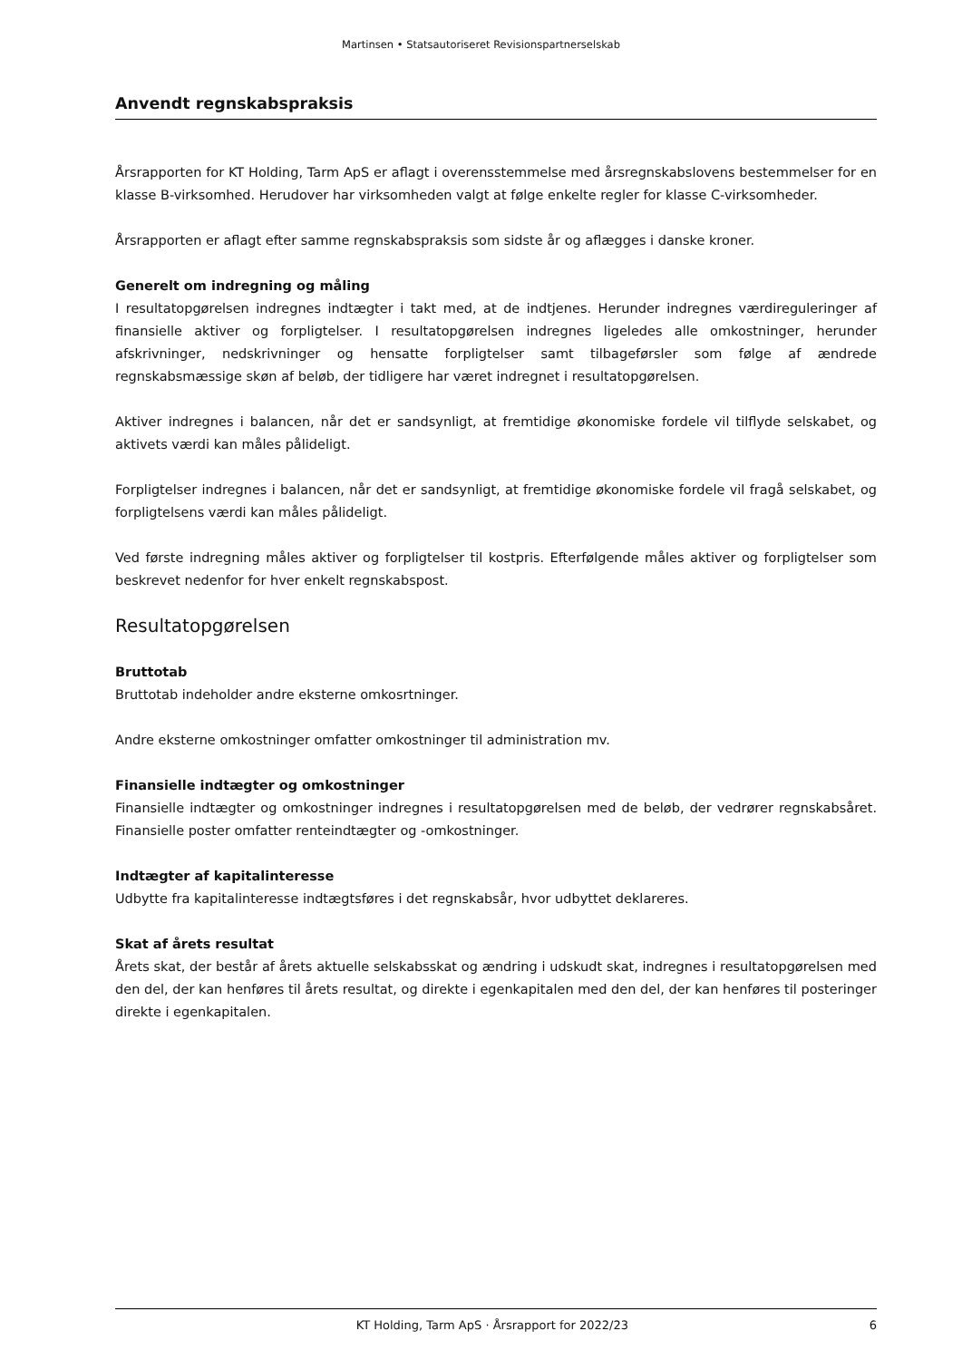Martinsen • Statsautoriseret Revisionspartnerselskab
Anvendt regnskabspraksis
Årsrapporten for KT Holding, Tarm ApS er aflagt i overensstemmelse med årsregnskabslovens bestemmelser for en klasse B-virksomhed. Herudover har virksomheden valgt at følge enkelte regler for klasse C-virksomheder.
Årsrapporten er aflagt efter samme regnskabspraksis som sidste år og aflægges i danske kroner.
Generelt om indregning og måling
I resultatopgørelsen indregnes indtægter i takt med, at de indtjenes. Herunder indregnes værdireguleringer af finansielle aktiver og forpligtelser. I resultatopgørelsen indregnes ligeledes alle omkostninger, herunder afskrivninger, nedskrivninger og hensatte forpligtelser samt tilbageførsler som følge af ændrede regnskabsmæssige skøn af beløb, der tidligere har været indregnet i resultatopgørelsen.
Aktiver indregnes i balancen, når det er sandsynligt, at fremtidige økonomiske fordele vil tilflyde selskabet, og aktivets værdi kan måles pålideligt.
Forpligtelser indregnes i balancen, når det er sandsynligt, at fremtidige økonomiske fordele vil fragå selskabet, og forpligtelsens værdi kan måles pålideligt.
Ved første indregning måles aktiver og forpligtelser til kostpris. Efterfølgende måles aktiver og forpligtelser som beskrevet nedenfor for hver enkelt regnskabspost.
Resultatopgørelsen
Bruttotab
Bruttotab indeholder andre eksterne omkosrtninger.
Andre eksterne omkostninger omfatter omkostninger til administration mv.
Finansielle indtægter og omkostninger
Finansielle indtægter og omkostninger indregnes i resultatopgørelsen med de beløb, der vedrører regnskabsåret. Finansielle poster omfatter renteindtægter og -omkostninger.
Indtægter af kapitalinteresse
Udbytte fra kapitalinteresse indtægtsføres i det regnskabsår, hvor udbyttet deklareres.
Skat af årets resultat
Årets skat, der består af årets aktuelle selskabsskat og ændring i udskudt skat, indregnes i resultatopgørelsen med den del, der kan henføres til årets resultat, og direkte i egenkapitalen med den del, der kan henføres til posteringer direkte i egenkapitalen.
KT Holding, Tarm ApS · Årsrapport for 2022/23 6